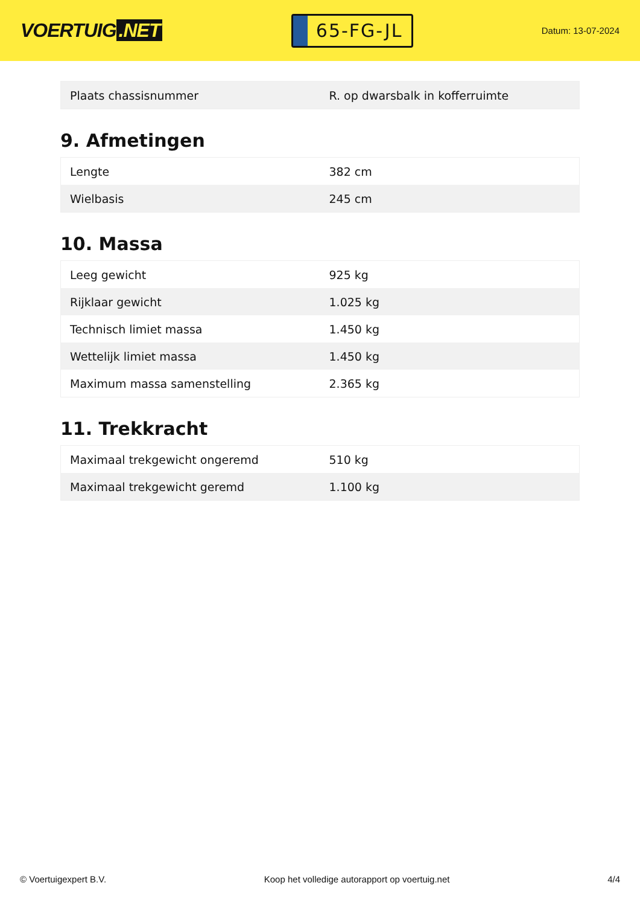VOERTUIG.NET
65-FG-JL
Datum: 13-07-2024
| Plaats chassisnummer | R. op dwarsbalk in kofferruimte |
9. Afmetingen
| Lengte | 382 cm |
| Wielbasis | 245 cm |
10. Massa
| Leeg gewicht | 925 kg |
| Rijklaar gewicht | 1.025 kg |
| Technisch limiet massa | 1.450 kg |
| Wettelijk limiet massa | 1.450 kg |
| Maximum massa samenstelling | 2.365 kg |
11. Trekkracht
| Maximaal trekgewicht ongeremd | 510 kg |
| Maximaal trekgewicht geremd | 1.100 kg |
© Voertuigexpert B.V. Koop het volledige autorapport op voertuig.net 4/4